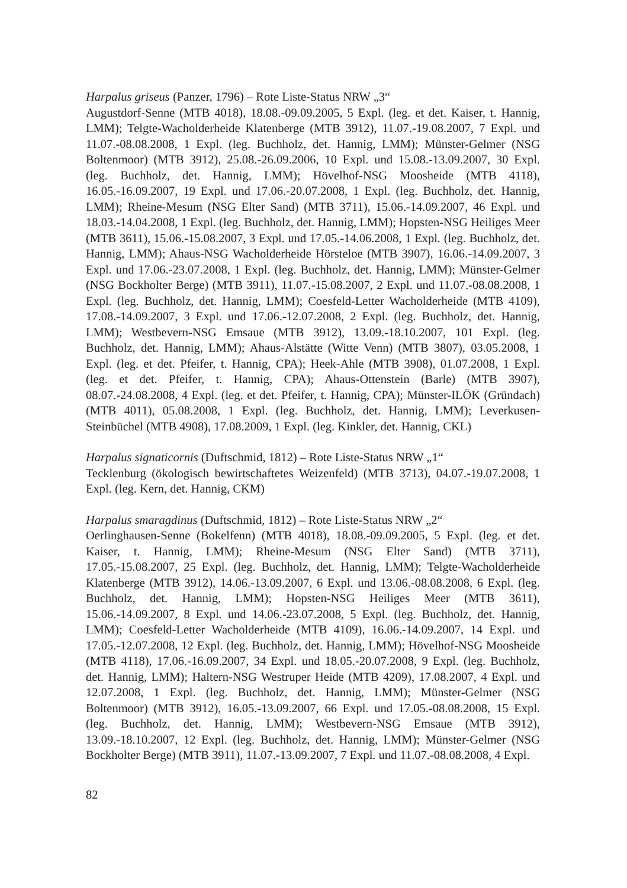Harpalus griseus (Panzer, 1796) – Rote Liste-Status NRW „3“
Augustdorf-Senne (MTB 4018), 18.08.-09.09.2005, 5 Expl. (leg. et det. Kaiser, t. Hannig, LMM); Telgte-Wacholderheide Klatenberge (MTB 3912), 11.07.-19.08.2007, 7 Expl. und 11.07.-08.08.2008, 1 Expl. (leg. Buchholz, det. Hannig, LMM); Münster-Gelmer (NSG Boltenmoor) (MTB 3912), 25.08.-26.09.2006, 10 Expl. und 15.08.-13.09.2007, 30 Expl. (leg. Buchholz, det. Hannig, LMM); Hövelhof-NSG Moosheide (MTB 4118), 16.05.-16.09.2007, 19 Expl. und 17.06.-20.07.2008, 1 Expl. (leg. Buchholz, det. Hannig, LMM); Rheine-Mesum (NSG Elter Sand) (MTB 3711), 15.06.-14.09.2007, 46 Expl. und 18.03.-14.04.2008, 1 Expl. (leg. Buchholz, det. Hannig, LMM); Hopsten-NSG Heiliges Meer (MTB 3611), 15.06.-15.08.2007, 3 Expl. und 17.05.-14.06.2008, 1 Expl. (leg. Buchholz, det. Hannig, LMM); Ahaus-NSG Wacholderheide Hörsteloe (MTB 3907), 16.06.-14.09.2007, 3 Expl. und 17.06.-23.07.2008, 1 Expl. (leg. Buchholz, det. Hannig, LMM); Münster-Gelmer (NSG Bockholter Berge) (MTB 3911), 11.07.-15.08.2007, 2 Expl. und 11.07.-08.08.2008, 1 Expl. (leg. Buchholz, det. Hannig, LMM); Coesfeld-Letter Wacholderheide (MTB 4109), 17.08.-14.09.2007, 3 Expl. und 17.06.-12.07.2008, 2 Expl. (leg. Buchholz, det. Hannig, LMM); Westbevern-NSG Emsaue (MTB 3912), 13.09.-18.10.2007, 101 Expl. (leg. Buchholz, det. Hannig, LMM); Ahaus-Alstätte (Witte Venn) (MTB 3807), 03.05.2008, 1 Expl. (leg. et det. Pfeifer, t. Hannig, CPA); Heek-Ahle (MTB 3908), 01.07.2008, 1 Expl. (leg. et det. Pfeifer, t. Hannig, CPA); Ahaus-Ottenstein (Barle) (MTB 3907), 08.07.-24.08.2008, 4 Expl. (leg. et det. Pfeifer, t. Hannig, CPA); Münster-ILÖK (Gründach) (MTB 4011), 05.08.2008, 1 Expl. (leg. Buchholz, det. Hannig, LMM); Leverkusen-Steinbüchel (MTB 4908), 17.08.2009, 1 Expl. (leg. Kinkler, det. Hannig, CKL)
Harpalus signaticornis (Duftschmid, 1812) – Rote Liste-Status NRW „1“
Tecklenburg (ökologisch bewirtschaftetes Weizenfeld) (MTB 3713), 04.07.-19.07.2008, 1 Expl. (leg. Kern, det. Hannig, CKM)
Harpalus smaragdinus (Duftschmid, 1812) – Rote Liste-Status NRW „2“
Oerlinghausen-Senne (Bokelfenn) (MTB 4018), 18.08.-09.09.2005, 5 Expl. (leg. et det. Kaiser, t. Hannig, LMM); Rheine-Mesum (NSG Elter Sand) (MTB 3711), 17.05.-15.08.2007, 25 Expl. (leg. Buchholz, det. Hannig, LMM); Telgte-Wacholderheide Klatenberge (MTB 3912), 14.06.-13.09.2007, 6 Expl. und 13.06.-08.08.2008, 6 Expl. (leg. Buchholz, det. Hannig, LMM); Hopsten-NSG Heiliges Meer (MTB 3611), 15.06.-14.09.2007, 8 Expl. und 14.06.-23.07.2008, 5 Expl. (leg. Buchholz, det. Hannig, LMM); Coesfeld-Letter Wacholderheide (MTB 4109), 16.06.-14.09.2007, 14 Expl. und 17.05.-12.07.2008, 12 Expl. (leg. Buchholz, det. Hannig, LMM); Hövelhof-NSG Moosheide (MTB 4118), 17.06.-16.09.2007, 34 Expl. und 18.05.-20.07.2008, 9 Expl. (leg. Buchholz, det. Hannig, LMM); Haltern-NSG Westruper Heide (MTB 4209), 17.08.2007, 4 Expl. und 12.07.2008, 1 Expl. (leg. Buchholz, det. Hannig, LMM); Münster-Gelmer (NSG Boltenmoor) (MTB 3912), 16.05.-13.09.2007, 66 Expl. und 17.05.-08.08.2008, 15 Expl. (leg. Buchholz, det. Hannig, LMM); Westbevern-NSG Emsaue (MTB 3912), 13.09.-18.10.2007, 12 Expl. (leg. Buchholz, det. Hannig, LMM); Münster-Gelmer (NSG Bockholter Berge) (MTB 3911), 11.07.-13.09.2007, 7 Expl. und 11.07.-08.08.2008, 4 Expl.
82